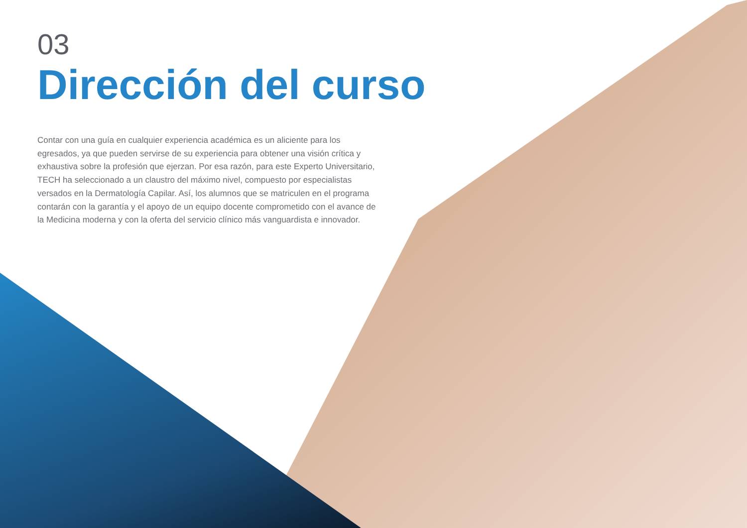03
Dirección del curso
Contar con una guía en cualquier experiencia académica es un aliciente para los egresados, ya que pueden servirse de su experiencia para obtener una visión crítica y exhaustiva sobre la profesión que ejerzan. Por esa razón, para este Experto Universitario, TECH ha seleccionado a un claustro del máximo nivel, compuesto por especialistas versados en la Dermatología Capilar. Así, los alumnos que se matriculen en el programa contarán con la garantía y el apoyo de un equipo docente comprometido con el avance de la Medicina moderna y con la oferta del servicio clínico más vanguardista e innovador.